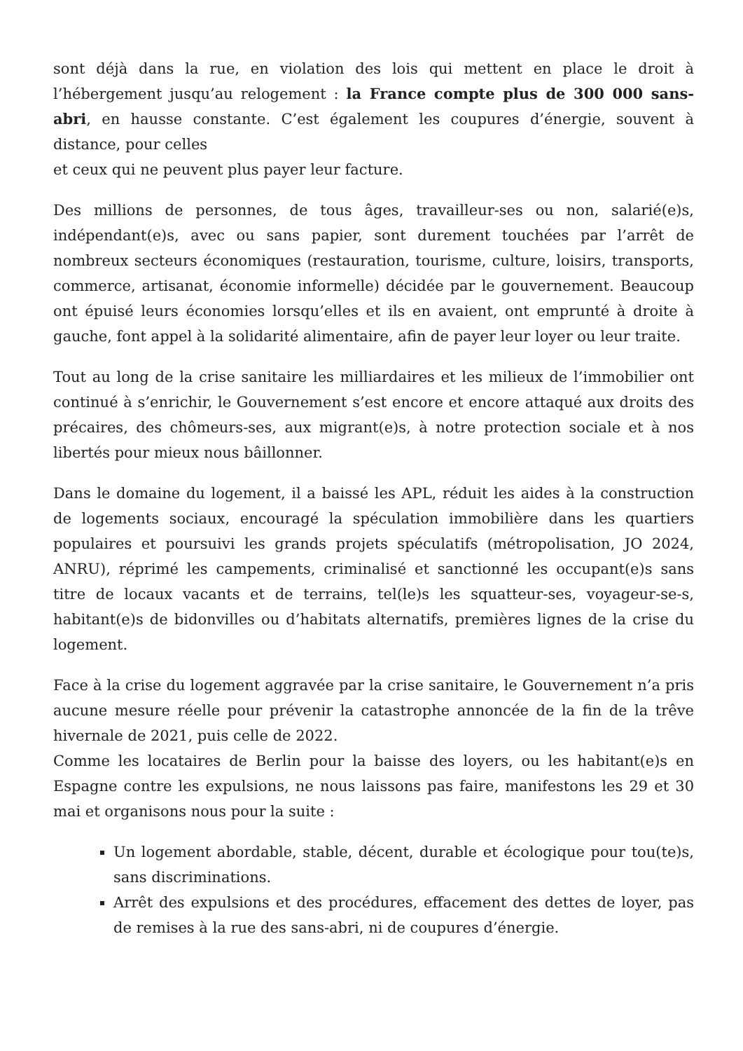sont déjà dans la rue, en violation des lois qui mettent en place le droit à l’hébergement jusqu’au relogement : la France compte plus de 300 000 sans-abri, en hausse constante. C’est également les coupures d’énergie, souvent à distance, pour celles
et ceux qui ne peuvent plus payer leur facture.
Des millions de personnes, de tous âges, travailleur-ses ou non, salarié(e)s, indépendant(e)s, avec ou sans papier, sont durement touchées par l’arrêt de nombreux secteurs économiques (restauration, tourisme, culture, loisirs, transports, commerce, artisanat, économie informelle) décidée par le gouvernement. Beaucoup ont épuisé leurs économies lorsqu’elles et ils en avaient, ont emprunté à droite à gauche, font appel à la solidarité alimentaire, afin de payer leur loyer ou leur traite.
Tout au long de la crise sanitaire les milliardaires et les milieux de l’immobilier ont continué à s’enrichir, le Gouvernement s’est encore et encore attaqué aux droits des précaires, des chômeurs-ses, aux migrant(e)s, à notre protection sociale et à nos libertés pour mieux nous bâillonner.
Dans le domaine du logement, il a baissé les APL, réduit les aides à la construction de logements sociaux, encouragé la spéculation immobilière dans les quartiers populaires et poursuivi les grands projets spéculatifs (métropolisation, JO 2024, ANRU), réprimé les campements, criminalisé et sanctionné les occupant(e)s sans titre de locaux vacants et de terrains, tel(le)s les squatteur-ses, voyageur-se-s, habitant(e)s de bidonvilles ou d’habitats alternatifs, premières lignes de la crise du logement.
Face à la crise du logement aggravée par la crise sanitaire, le Gouvernement n’a pris aucune mesure réelle pour prévenir la catastrophe annoncée de la fin de la trêve hivernale de 2021, puis celle de 2022.
Comme les locataires de Berlin pour la baisse des loyers, ou les habitant(e)s en Espagne contre les expulsions, ne nous laissons pas faire, manifestons les 29 et 30 mai et organisons nous pour la suite :
Un logement abordable, stable, décent, durable et écologique pour tou(te)s, sans discriminations.
Arrêt des expulsions et des procédures, effacement des dettes de loyer, pas de remises à la rue des sans-abri, ni de coupures d’énergie.